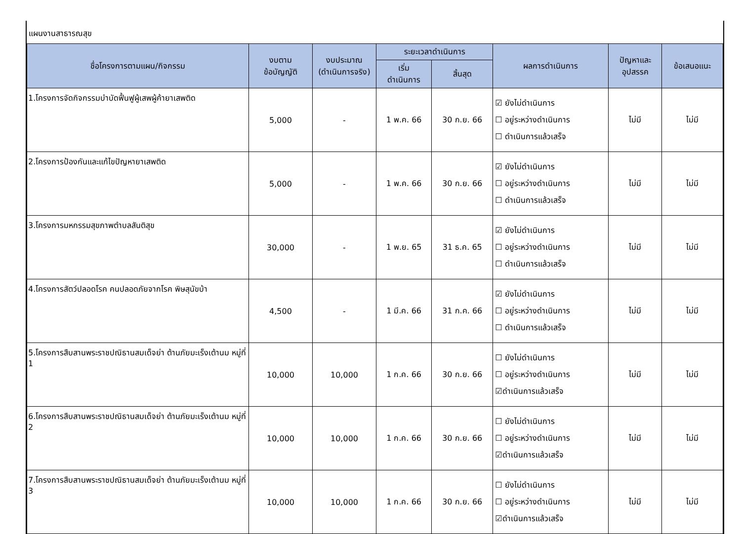แผนงานสาธารณสุข
| ชื่อโครงการตามแผน/กิจกรรม | งบตาม ข้อบัญญัติ | งบประมาณ (ดำเนินการจริง) | ระยะเวลาดำเนินการ | | ผลการดำเนินการ | ปัญหาและ อุปสรรค | ข้อเสนอแนะ |
| --- | --- | --- | --- | --- | --- | --- | --- |
| | | | เริ่ม ดำเนินการ | สิ้นสุด | | | |
| 1.โครงการจัดกิจกรรมบำบัดฟื้นฟูผู้เสพผู้ค้ายาเสพติด | 5,000 | - | 1 พ.ค. 66 | 30 ก.ย. 66 | ☑ ยังไม่ดำเนินการ ☐ อยู่ระหว่างดำเนินการ ☐ ดำเนินการแล้วเสร็จ | ไม่มี | ไม่มี |
| 2.โครงการป้องกันและแก้ไขปัญหายาเสพติด | 5,000 | - | 1 พ.ค. 66 | 30 ก.ย. 66 | ☑ ยังไม่ดำเนินการ ☐ อยู่ระหว่างดำเนินการ ☐ ดำเนินการแล้วเสร็จ | ไม่มี | ไม่มี |
| 3.โครงการมหกรรมสุขภาพตำบลสันติสุข | 30,000 | - | 1 พ.ย. 65 | 31 ธ.ค. 65 | ☑ ยังไม่ดำเนินการ ☐ อยู่ระหว่างดำเนินการ ☐ ดำเนินการแล้วเสร็จ | ไม่มี | ไม่มี |
| 4.โครงการสัตว์ปลอดโรค คนปลอดภัยจากโรค พิษสุนัขบ้า | 4,500 | - | 1 มี.ค. 66 | 31 ก.ค. 66 | ☑ ยังไม่ดำเนินการ ☐ อยู่ระหว่างดำเนินการ ☐ ดำเนินการแล้วเสร็จ | ไม่มี | ไม่มี |
| 5.โครงการสืบสานพระราชปณิธานสมเด็จย่า ต้านภัยมะเร็งเต้านม หมู่ที่ 1 | 10,000 | 10,000 | 1 ก.ค. 66 | 30 ก.ย. 66 | ☐ ยังไม่ดำเนินการ ☐ อยู่ระหว่างดำเนินการ ☑ดำเนินการแล้วเสร็จ | ไม่มี | ไม่มี |
| 6.โครงการสืบสานพระราชปณิธานสมเด็จย่า ต้านภัยมะเร็งเต้านม หมู่ที่ 2 | 10,000 | 10,000 | 1 ก.ค. 66 | 30 ก.ย. 66 | ☐ ยังไม่ดำเนินการ ☐ อยู่ระหว่างดำเนินการ ☑ดำเนินการแล้วเสร็จ | ไม่มี | ไม่มี |
| 7.โครงการสืบสานพระราชปณิธานสมเด็จย่า ต้านภัยมะเร็งเต้านม หมู่ที่ 3 | 10,000 | 10,000 | 1 ก.ค. 66 | 30 ก.ย. 66 | ☐ ยังไม่ดำเนินการ ☐ อยู่ระหว่างดำเนินการ ☑ดำเนินการแล้วเสร็จ | ไม่มี | ไม่มี |